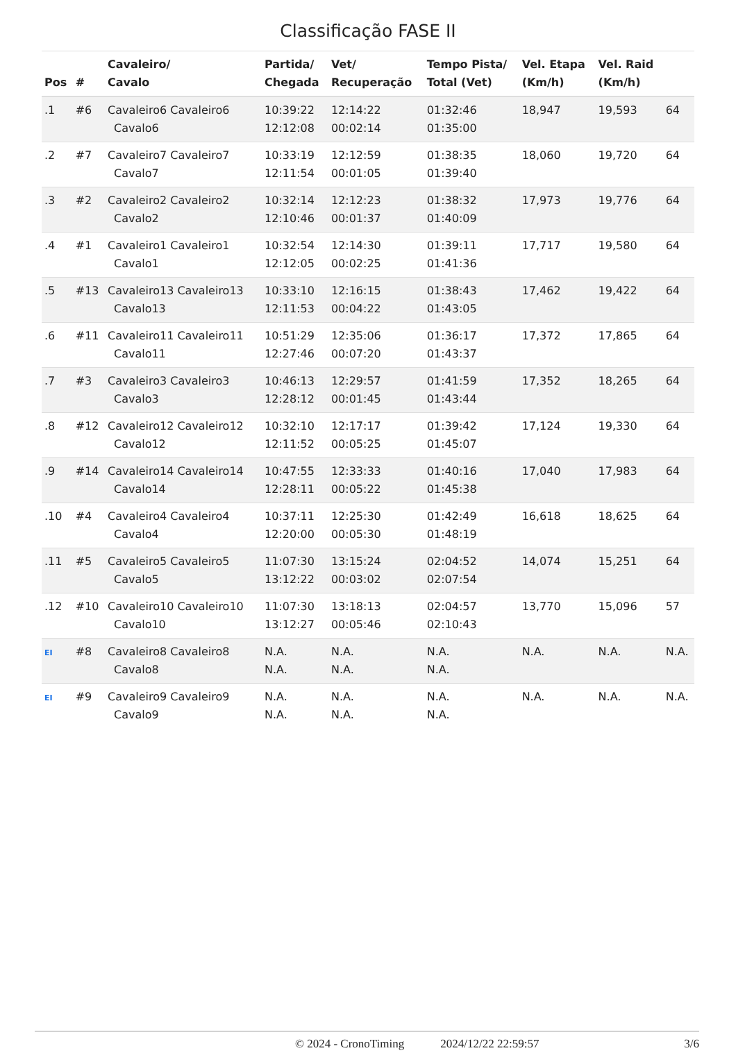Classificação FASE II
| Pos | # | Cavaleiro/ Cavalo | Partida/ Chegada | Vet/ Recuperação | Tempo Pista/ Total (Vet) | Vel. Etapa (Km/h) | Vel. Raid (Km/h) | |
| --- | --- | --- | --- | --- | --- | --- | --- | --- |
| .1 | #6 | Cavaleiro6 Cavaleiro6 Cavalo6 | 10:39:22 12:12:08 | 12:14:22 00:02:14 | 01:32:46 01:35:00 | 18,947 | 19,593 | 64 |
| .2 | #7 | Cavaleiro7 Cavaleiro7 Cavalo7 | 10:33:19 12:11:54 | 12:12:59 00:01:05 | 01:38:35 01:39:40 | 18,060 | 19,720 | 64 |
| .3 | #2 | Cavaleiro2 Cavaleiro2 Cavalo2 | 10:32:14 12:10:46 | 12:12:23 00:01:37 | 01:38:32 01:40:09 | 17,973 | 19,776 | 64 |
| .4 | #1 | Cavaleiro1 Cavaleiro1 Cavalo1 | 10:32:54 12:12:05 | 12:14:30 00:02:25 | 01:39:11 01:41:36 | 17,717 | 19,580 | 64 |
| .5 | #13 | Cavaleiro13 Cavaleiro13 Cavalo13 | 10:33:10 12:11:53 | 12:16:15 00:04:22 | 01:38:43 01:43:05 | 17,462 | 19,422 | 64 |
| .6 | #11 | Cavaleiro11 Cavaleiro11 Cavalo11 | 10:51:29 12:27:46 | 12:35:06 00:07:20 | 01:36:17 01:43:37 | 17,372 | 17,865 | 64 |
| .7 | #3 | Cavaleiro3 Cavaleiro3 Cavalo3 | 10:46:13 12:28:12 | 12:29:57 00:01:45 | 01:41:59 01:43:44 | 17,352 | 18,265 | 64 |
| .8 | #12 | Cavaleiro12 Cavaleiro12 Cavalo12 | 10:32:10 12:11:52 | 12:17:17 00:05:25 | 01:39:42 01:45:07 | 17,124 | 19,330 | 64 |
| .9 | #14 | Cavaleiro14 Cavaleiro14 Cavalo14 | 10:47:55 12:28:11 | 12:33:33 00:05:22 | 01:40:16 01:45:38 | 17,040 | 17,983 | 64 |
| .10 | #4 | Cavaleiro4 Cavaleiro4 Cavalo4 | 10:37:11 12:20:00 | 12:25:30 00:05:30 | 01:42:49 01:48:19 | 16,618 | 18,625 | 64 |
| .11 | #5 | Cavaleiro5 Cavaleiro5 Cavalo5 | 11:07:30 13:12:22 | 13:15:24 00:03:02 | 02:04:52 02:07:54 | 14,074 | 15,251 | 64 |
| .12 | #10 | Cavaleiro10 Cavaleiro10 Cavalo10 | 11:07:30 13:12:27 | 13:18:13 00:05:46 | 02:04:57 02:10:43 | 13,770 | 15,096 | 57 |
| EI | #8 | Cavaleiro8 Cavaleiro8 Cavalo8 | N.A. N.A. | N.A. N.A. | N.A. N.A. | N.A. | N.A. | N.A. |
| EI | #9 | Cavaleiro9 Cavaleiro9 Cavalo9 | N.A. N.A. | N.A. N.A. | N.A. N.A. | N.A. | N.A. | N.A. |
© 2024 - CronoTiming 2024/12/22 22:59:57 3/6